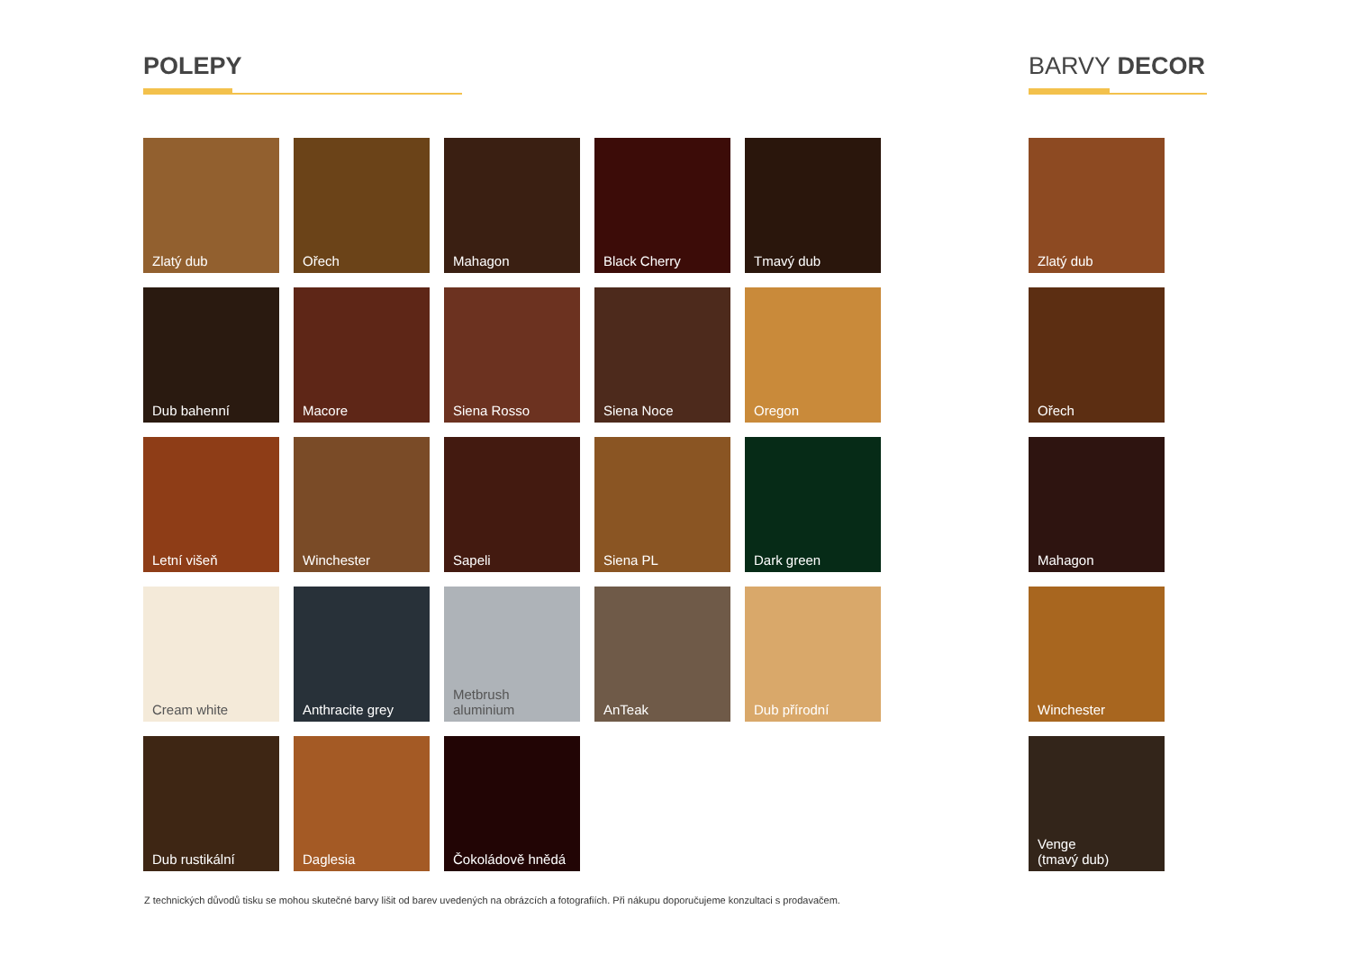POLEPY
Zlatý dub
Ořech
Mahagon
Black Cherry
Tmavý dub
Dub bahenní
Macore
Siena Rosso
Siena Noce
Oregon
Letní višeň
Winchester
Sapeli
Siena PL
Dark green
Cream white
Anthracite grey
Metbrush aluminium
AnTeak
Dub přírodní
Dub rustikální
Daglesia
Čokoládově hnědá
BARVY DECOR
Zlatý dub
Ořech
Mahagon
Winchester
Venge
(tmavý dub)
Z technických důvodů tisku se mohou skutečné barvy lišit od barev uvedených na obrázcích a fotografiích. Při nákupu doporučujeme konzultaci s prodavačem.